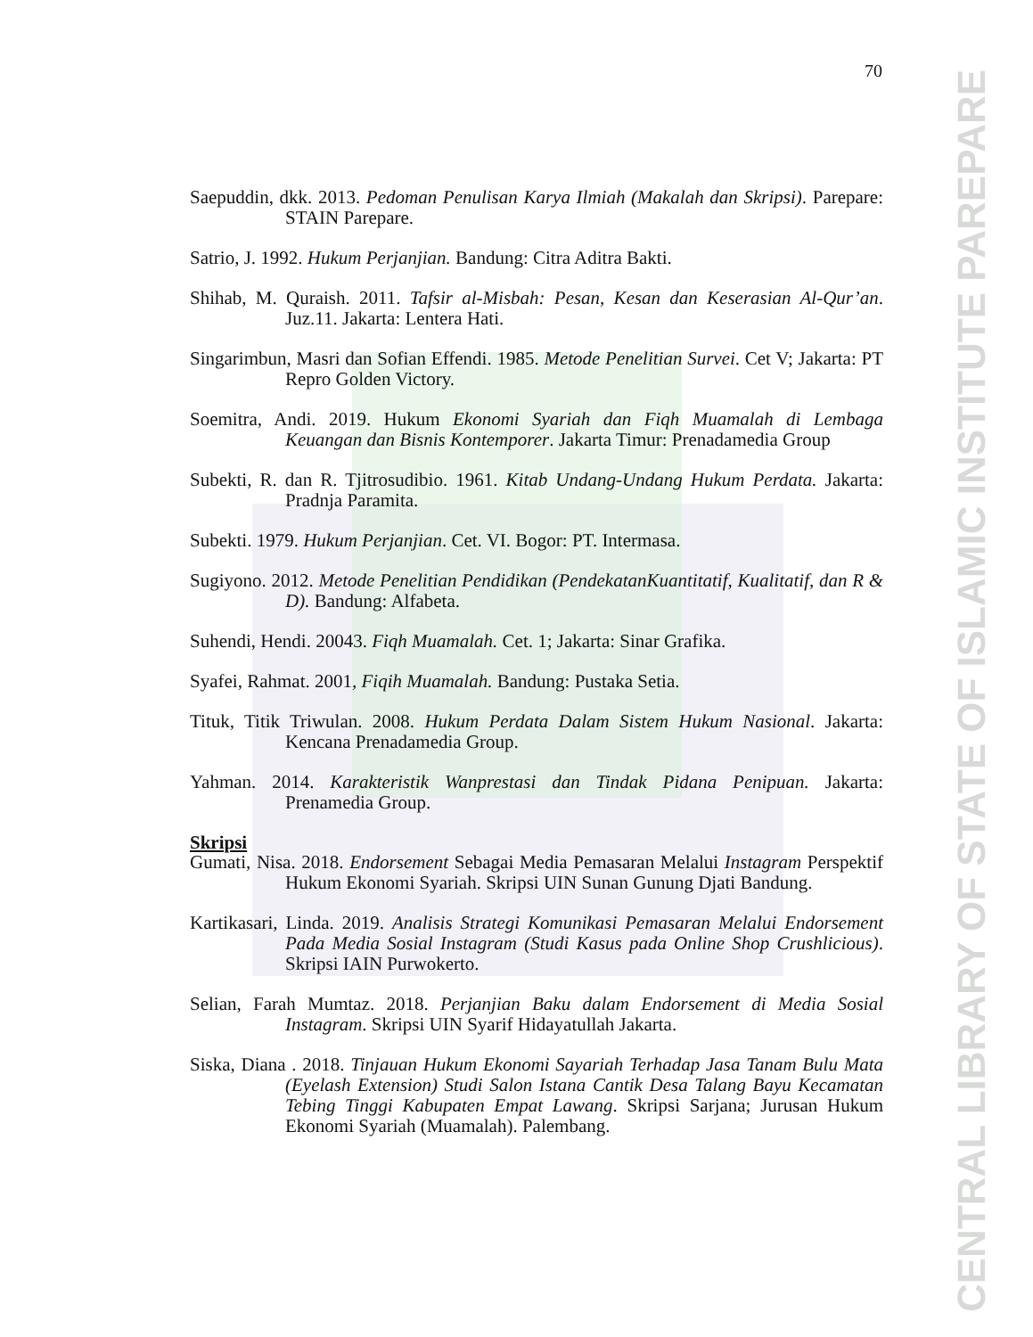CENTRAL LIBRARY OF STATE OF ISLAMIC INSTITUTE PAREPARE
70
Saepuddin, dkk. 2013. Pedoman Penulisan Karya Ilmiah (Makalah dan Skripsi). Parepare: STAIN Parepare.
Satrio, J. 1992. Hukum Perjanjian. Bandung: Citra Aditra Bakti.
Shihab, M. Quraish. 2011. Tafsir al-Misbah: Pesan, Kesan dan Keserasian Al-Qur’an. Juz.11. Jakarta: Lentera Hati.
Singarimbun, Masri dan Sofian Effendi. 1985. Metode Penelitian Survei. Cet V; Jakarta: PT Repro Golden Victory.
Soemitra, Andi. 2019. Hukum Ekonomi Syariah dan Fiqh Muamalah di Lembaga Keuangan dan Bisnis Kontemporer. Jakarta Timur: Prenadamedia Group
Subekti, R. dan R. Tjitrosudibio. 1961. Kitab Undang-Undang Hukum Perdata. Jakarta: Pradnja Paramita.
Subekti. 1979. Hukum Perjanjian. Cet. VI. Bogor: PT. Intermasa.
Sugiyono. 2012. Metode Penelitian Pendidikan (PendekatanKuantitatif, Kualitatif, dan R & D). Bandung: Alfabeta.
Suhendi, Hendi. 20043. Fiqh Muamalah. Cet. 1; Jakarta: Sinar Grafika.
Syafei, Rahmat. 2001, Fiqih Muamalah. Bandung: Pustaka Setia.
Tituk, Titik Triwulan. 2008. Hukum Perdata Dalam Sistem Hukum Nasional. Jakarta: Kencana Prenadamedia Group.
Yahman. 2014. Karakteristik Wanprestasi dan Tindak Pidana Penipuan. Jakarta: Prenamedia Group.
Skripsi
Gumati, Nisa. 2018. Endorsement Sebagai Media Pemasaran Melalui Instagram Perspektif Hukum Ekonomi Syariah. Skripsi UIN Sunan Gunung Djati Bandung.
Kartikasari, Linda. 2019. Analisis Strategi Komunikasi Pemasaran Melalui Endorsement Pada Media Sosial Instagram (Studi Kasus pada Online Shop Crushlicious). Skripsi IAIN Purwokerto.
Selian, Farah Mumtaz. 2018. Perjanjian Baku dalam Endorsement di Media Sosial Instagram. Skripsi UIN Syarif Hidayatullah Jakarta.
Siska, Diana . 2018. Tinjauan Hukum Ekonomi Sayariah Terhadap Jasa Tanam Bulu Mata (Eyelash Extension) Studi Salon Istana Cantik Desa Talang Bayu Kecamatan Tebing Tinggi Kabupaten Empat Lawang. Skripsi Sarjana; Jurusan Hukum Ekonomi Syariah (Muamalah). Palembang.